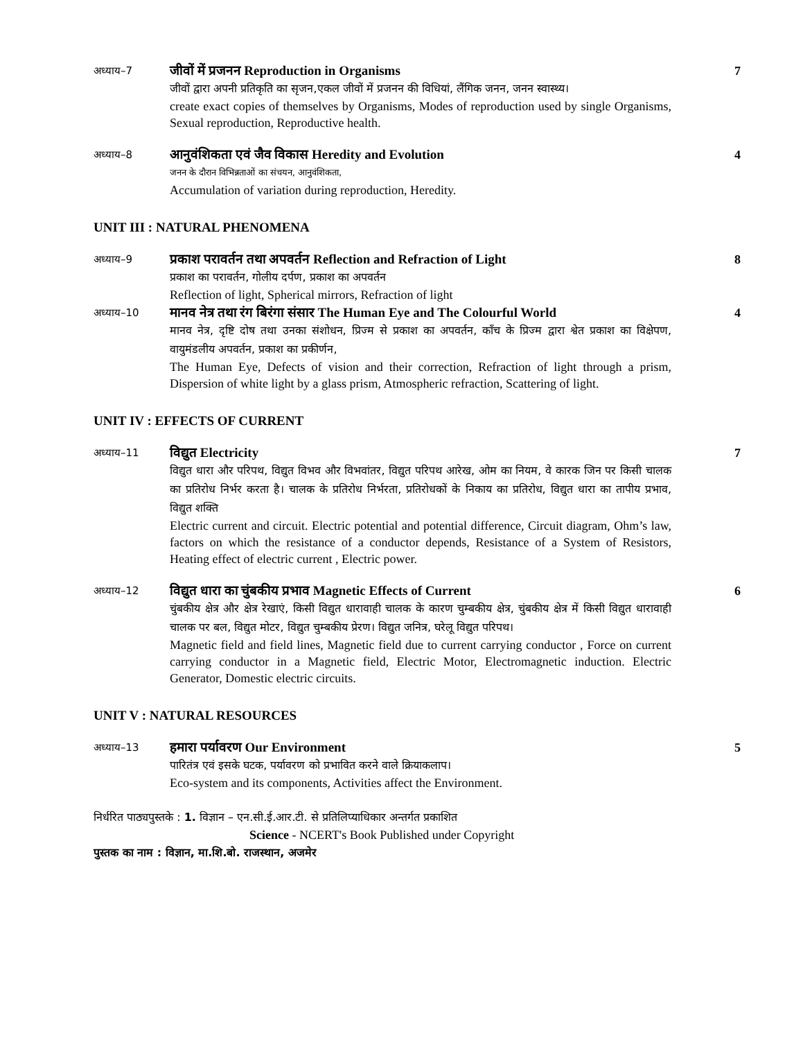अध्याय–7
जीवों में प्रजनन Reproduction in Organisms
जीवों द्वारा अपनी प्रतिकृति का सृजन,एकल जीवों में प्रजनन की विधियां, लैंगिक जनन, जनन स्वास्थ्य।
create exact copies of themselves by Organisms, Modes of reproduction used by single Organisms, Sexual reproduction, Reproductive health.
7
अध्याय–8
आनुवंशिकता एवं जैव विकास Heredity and Evolution
जनन के दौरान विभिन्नताओं का संचयन, आनुवंशिकता,
Accumulation of variation during reproduction, Heredity.
4
UNIT III : NATURAL PHENOMENA
अध्याय–9
प्रकाश परावर्तन तथा अपवर्तन Reflection and Refraction of Light
प्रकाश का परावर्तन, गोलीय दर्पण, प्रकाश का अपवर्तन
Reflection of light, Spherical mirrors, Refraction of light
8
अध्याय–10
मानव नेत्र तथा रंग बिरंगा संसार The Human Eye and The Colourful World
मानव नेत्र, दृष्टि दोष तथा उनका संशोधन, प्रिज्म से प्रकाश का अपवर्तन, काँच के प्रिज्म द्वारा श्वेत प्रकाश का विक्षेपण, वायुमंडलीय अपवर्तन, प्रकाश का प्रकीर्णन,
The Human Eye, Defects of vision and their correction, Refraction of light through a prism, Dispersion of white light by a glass prism, Atmospheric refraction, Scattering of light.
4
UNIT IV : EFFECTS OF CURRENT
अध्याय–11
विद्युत Electricity
विद्युत धारा और परिपथ, विद्युत विभव और विभवांतर, विद्युत परिपथ आरेख, ओम का नियम, वे कारक जिन पर किसी चालक का प्रतिरोध निर्भर करता है। चालक के प्रतिरोध निर्भरता, प्रतिरोधकों के निकाय का प्रतिरोध, विद्युत धारा का तापीय प्रभाव, विद्युत शक्ति
Electric current and circuit. Electric potential and potential difference, Circuit diagram, Ohm’s law, factors on which the resistance of a conductor depends, Resistance of a System of Resistors, Heating effect of electric current , Electric power.
7
अध्याय–12
विद्युत धारा का चुंबकीय प्रभाव Magnetic Effects of Current
चुंबकीय क्षेत्र और क्षेत्र रेखाएं, किसी विद्युत धारावाही चालक के कारण चुम्बकीय क्षेत्र, चुंबकीय क्षेत्र में किसी विद्युत धारावाही चालक पर बल, विद्युत मोटर, विद्युत चुम्बकीय प्रेरण। विद्युत जनित्र, घरेलू विद्युत परिपथ।
Magnetic field and field lines, Magnetic field due to current carrying conductor , Force on current carrying conductor in a Magnetic field, Electric Motor, Electromagnetic induction. Electric Generator, Domestic electric circuits.
6
UNIT V : NATURAL RESOURCES
अध्याय–13
हमारा पर्यावरण Our Environment
पारितंत्र एवं इसके घटक, पर्यावरण को प्रभावित करने वाले क्रियाकलाप।
Eco-system and its components, Activities affect the Environment.
5
निर्धरित पाठ्यपुस्तके : 1. विज्ञान – एन.सी.ई.आर.टी. से प्रतिलिप्याधिकार अन्तर्गत प्रकाशित
Science - NCERT's Book Published under Copyright
पुस्तक का नाम : विज्ञान, मा.शि.बो. राजस्थान, अजमेर